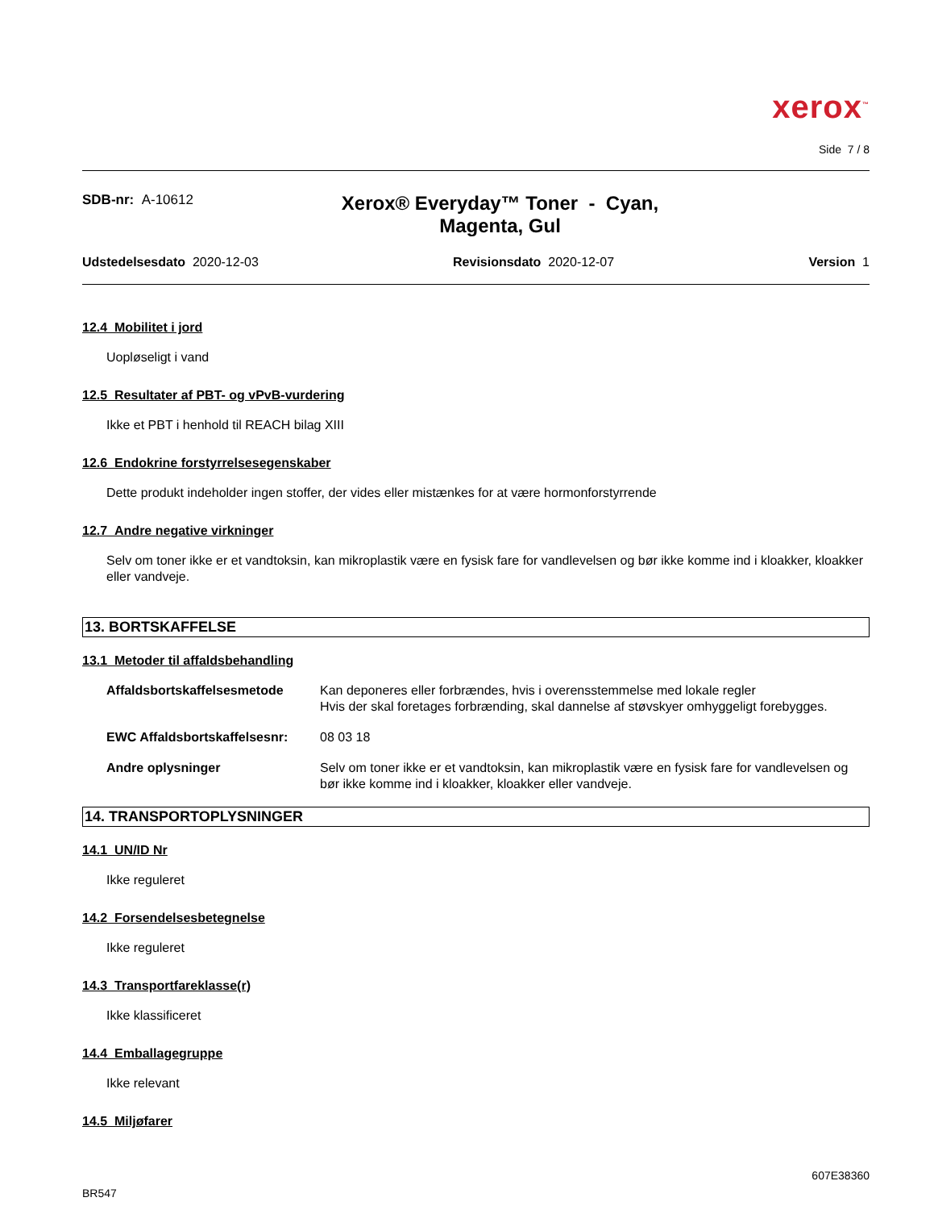xerox<sup>™</sup>
Side 7 / 8
SDB-nr: A-10612
Xerox® Everyday™ Toner - Cyan,
Magenta, Gul
Udstedelsesdato 2020-12-03 Revisionsdato 2020-12-07 Version 1
12.4 Mobilitet i jord
Uopløseligt i vand
12.5 Resultater af PBT- og vPvB-vurdering
Ikke et PBT i henhold til REACH bilag XIII
12.6 Endokrine forstyrrelsesegenskaber
Dette produkt indeholder ingen stoffer, der vides eller mistænkes for at være hormonforstyrrende
12.7 Andre negative virkninger
Selv om toner ikke er et vandtoksin, kan mikroplastik være en fysisk fare for vandlevelsen og bør ikke komme ind i kloakker, kloakker eller vandveje.
13. BORTSKAFFELSE
13.1 Metoder til affaldsbehandling
Affaldsbortskaffelsesmetode Kan deponeres eller forbrændes, hvis i overensstemmelse med lokale regler
Hvis der skal foretages forbrænding, skal dannelse af støvskyer omhyggeligt forebygges.
EWC Affaldsbortskaffelsesnr: 08 03 18
Andre oplysninger Selv om toner ikke er et vandtoksin, kan mikroplastik være en fysisk fare for vandlevelsen og bør ikke komme ind i kloakker, kloakker eller vandveje.
14. TRANSPORTOPLYSNINGER
14.1 UN/ID Nr
Ikke reguleret
14.2 Forsendelsesbetegnelse
Ikke reguleret
14.3 Transportfareklasse(r)
Ikke klassificeret
14.4 Emballagegruppe
Ikke relevant
14.5 Miljøfarer
BR547 607E38360